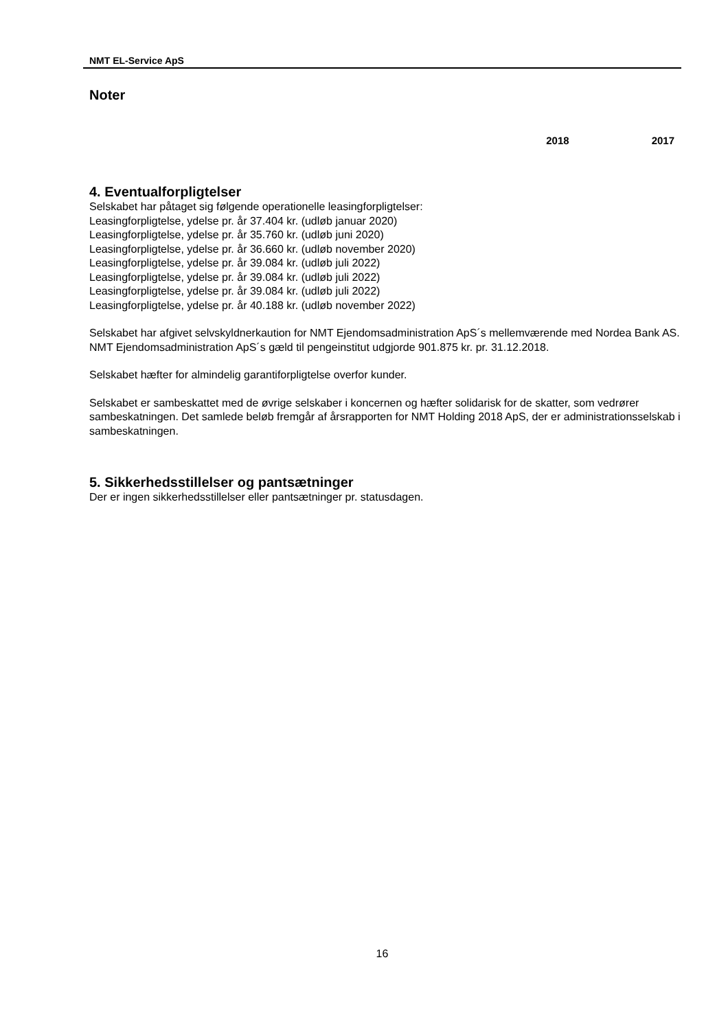NMT EL-Service ApS
Noter
2018 2017
4. Eventualforpligtelser
Selskabet har påtaget sig følgende operationelle leasingforpligtelser:
Leasingforpligtelse, ydelse pr. år 37.404 kr. (udløb januar 2020)
Leasingforpligtelse, ydelse pr. år 35.760 kr. (udløb juni 2020)
Leasingforpligtelse, ydelse pr. år 36.660 kr. (udløb november 2020)
Leasingforpligtelse, ydelse pr. år 39.084 kr. (udløb juli 2022)
Leasingforpligtelse, ydelse pr. år 39.084 kr. (udløb juli 2022)
Leasingforpligtelse, ydelse pr. år 39.084 kr. (udløb juli 2022)
Leasingforpligtelse, ydelse pr. år 40.188 kr. (udløb november 2022)
Selskabet har afgivet selvskyldnerkaution for NMT Ejendomsadministration ApS´s mellemværende med Nordea Bank AS. NMT Ejendomsadministration ApS´s gæld til pengeinstitut udgjorde 901.875 kr. pr. 31.12.2018.
Selskabet hæfter for almindelig garantiforpligtelse overfor kunder.
Selskabet er sambeskattet med de øvrige selskaber i koncernen og hæfter solidarisk for de skatter, som vedrører sambeskatningen. Det samlede beløb fremgår af årsrapporten for NMT Holding 2018 ApS, der er administrationsselskab i sambeskatningen.
5. Sikkerhedsstillelser og pantsætninger
Der er ingen sikkerhedsstillelser eller pantsætninger pr. statusdagen.
16